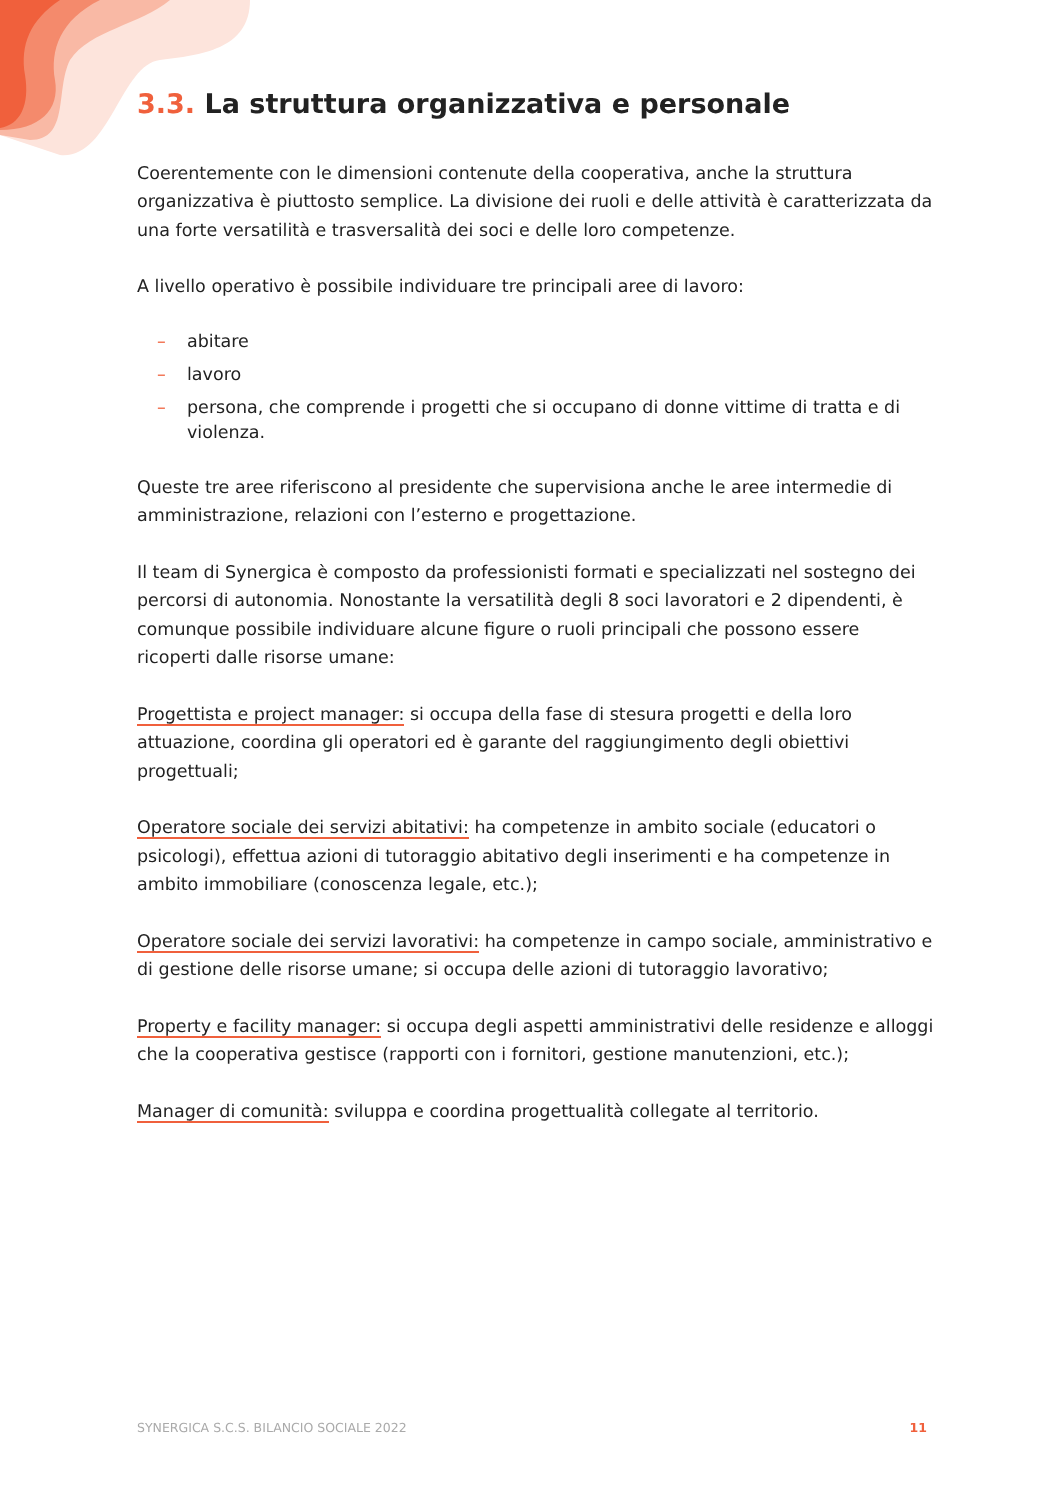3.3. La struttura organizzativa e personale
Coerentemente con le dimensioni contenute della cooperativa, anche la struttura organizzativa è piuttosto semplice. La divisione dei ruoli e delle attività è caratterizzata da una forte versatilità e trasversalità dei soci e delle loro competenze.
A livello operativo è possibile individuare tre principali aree di lavoro:
– abitare
– lavoro
– persona, che comprende i progetti che si occupano di donne vittime di tratta e di violenza.
Queste tre aree riferiscono al presidente che supervisiona anche le aree intermedie di amministrazione, relazioni con l’esterno e progettazione.
Il team di Synergica è composto da professionisti formati e specializzati nel sostegno dei percorsi di autonomia. Nonostante la versatilità degli 8 soci lavoratori e 2 dipendenti, è comunque possibile individuare alcune figure o ruoli principali che possono essere ricoperti dalle risorse umane:
Progettista e project manager: si occupa della fase di stesura progetti e della loro attuazione, coordina gli operatori ed è garante del raggiungimento degli obiettivi progettuali;
Operatore sociale dei servizi abitativi: ha competenze in ambito sociale (educatori o psicologi), effettua azioni di tutoraggio abitativo degli inserimenti e ha competenze in ambito immobiliare (conoscenza legale, etc.);
Operatore sociale dei servizi lavorativi: ha competenze in campo sociale, amministrativo e di gestione delle risorse umane; si occupa delle azioni di tutoraggio lavorativo;
Property e facility manager: si occupa degli aspetti amministrativi delle residenze e alloggi che la cooperativa gestisce (rapporti con i fornitori, gestione manutenzioni, etc.);
Manager di comunità: sviluppa e coordina progettualità collegate al territorio.
SYNERGICA S.C.S. BILANCIO SOCIALE 2022 11